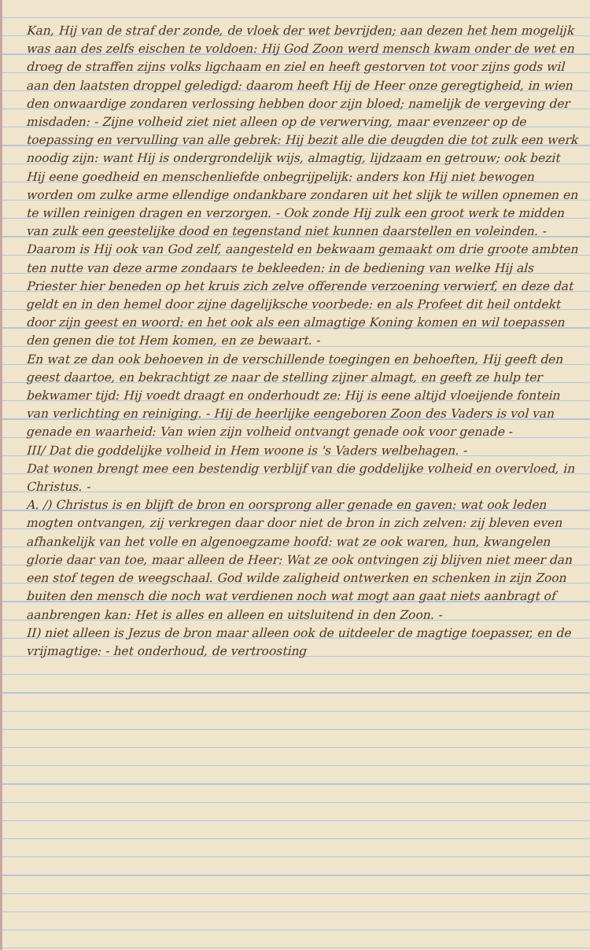Kan, Hij van de straf der zonde, de vloek der wet bevrijden; aan dezen het hem mogelijk was aan des zelfs eischen te voldoen: Hij God Zoon werd mensch kwam onder de wet en droeg de straffen zijns volks ligchaam en ziel en heeft gestorven tot voor zijns gods wil aan den laatsten droppel geledigd: daarom heeft Hij de Heer onze geregtigheid, in wien den onwaardige zondaren verlossing hebben door zijn bloed; namelijk de vergeving der misdaden: - Zijne volheid ziet niet alleen op de verwerving, maar evenzeer op de toepassing en vervulling van alle gebrek: Hij bezit alle die deugden die tot zulk een werk noodig zijn: want Hij is ondergrondelijk wijs, almagtig, lijdzaam en getrouw; ook bezit Hij eene goedheid en menschenliefde onbegrijpelijk: anders kon Hij niet bewogen worden om zulke arme ellendige ondankbare zondaren uit het slijk te willen opnemen en te willen reinigen dragen en verzorgen. - Ook zonde Hij zulk een groot werk te midden van zulk een geestelijke dood en tegenstand niet kunnen daarstellen en voleinden. - Daarom is Hij ook van God zelf, aangesteld en bekwaam gemaakt om drie groote ambten ten nutte van deze arme zondaars te bekleeden: in de bediening van welke Hij als Priester hier beneden op het kruis zich zelve offerende verzoening verwierf, en deze dat geldt en in den hemel door zijne dagelijksche voorbede: en als Profeet dit heil ontdekt door zijn geest en woord: en het ook als een almagtige Koning komen en wil toepassen den genen die tot Hem komen, en ze bewaart. -
En wat ze dan ook behoeven in de verschillende toegingen en behoeften, Hij geeft den geest daartoe, en bekrachtigt ze naar de stelling zijner almagt, en geeft ze hulp ter bekwamer tijd: Hij voedt draagt en onderhoudt ze: Hij is eene altijd vloeijende fontein van verlichting en reiniging. - Hij de heerlijke eengeboren Zoon des Vaders is vol van genade en waarheid: Van wien zijn volheid ontvangt genade ook voor genade -
III/ Dat die goddelijke volheid in Hem woone is 's Vaders welbehagen. -
Dat wonen brengt mee een bestendig verblijf van die goddelijke volheid en overvloed, in Christus. -
A. /) Christus is en blijft de bron en oorsprong aller genade en gaven: wat ook leden mogten ontvangen, zij verkregen daar door niet de bron in zich zelven: zij bleven even afhankelijk van het volle en algenoegzame hoofd: wat ze ook waren, hun, kwangelen glorie daar van toe, maar alleen de Heer: Wat ze ook ontvingen zij blijven niet meer dan een stof tegen de weegschaal. God wilde zaligheid ontwerken en schenken in zijn Zoon buiten den mensch die noch wat verdienen noch wat mogt aan gaat niets aanbragt of aanbrengen kan: Het is alles en alleen en uitsluitend in den Zoon. -
II) niet alleen is Jezus de bron maar alleen ook de uitdeeler de magtige toepasser, en de vrijmagtige: - het onderhoud, de vertroosting